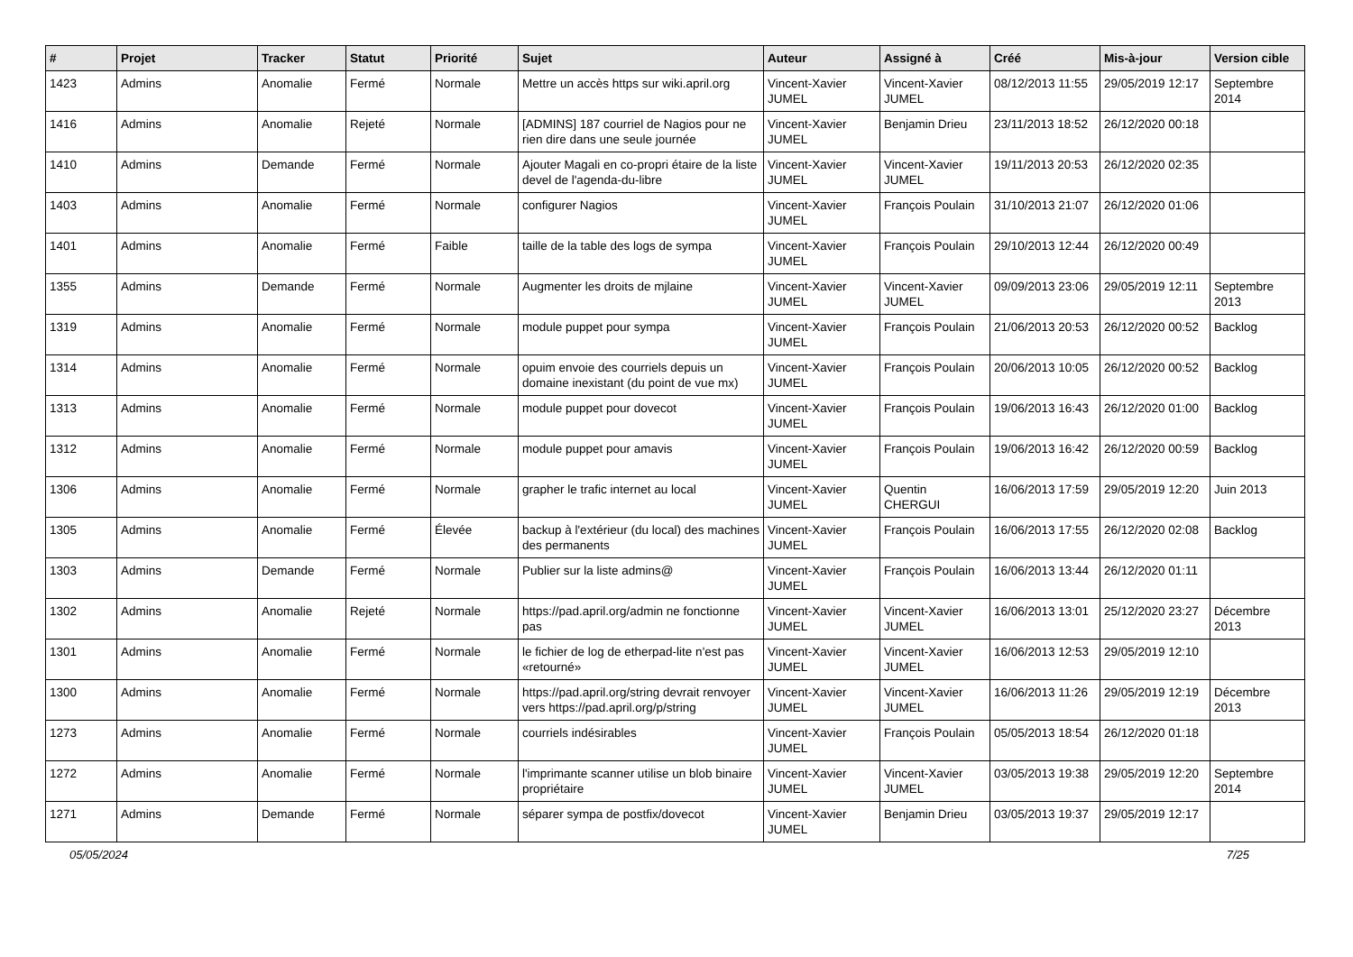| # | Projet | Tracker | Statut | Priorité | Sujet | Auteur | Assigné à | Créé | Mis-à-jour | Version cible |
| --- | --- | --- | --- | --- | --- | --- | --- | --- | --- | --- |
| 1423 | Admins | Anomalie | Fermé | Normale | Mettre un accès https sur wiki.april.org | Vincent-Xavier JUMEL | Vincent-Xavier JUMEL | 08/12/2013 11:55 | 29/05/2019 12:17 | Septembre 2014 |
| 1416 | Admins | Anomalie | Rejeté | Normale | [ADMINS] 187 courriel de Nagios pour ne rien dire dans une seule journée | Vincent-Xavier JUMEL | Benjamin Drieu | 23/11/2013 18:52 | 26/12/2020 00:18 | |
| 1410 | Admins | Demande | Fermé | Normale | Ajouter Magali en co-propri étaire de la liste devel de l'agenda-du-libre | Vincent-Xavier JUMEL | Vincent-Xavier JUMEL | 19/11/2013 20:53 | 26/12/2020 02:35 | |
| 1403 | Admins | Anomalie | Fermé | Normale | configurer Nagios | Vincent-Xavier JUMEL | François Poulain | 31/10/2013 21:07 | 26/12/2020 01:06 | |
| 1401 | Admins | Anomalie | Fermé | Faible | taille de la table des logs de sympa | Vincent-Xavier JUMEL | François Poulain | 29/10/2013 12:44 | 26/12/2020 00:49 | |
| 1355 | Admins | Demande | Fermé | Normale | Augmenter les droits de mjlaine | Vincent-Xavier JUMEL | Vincent-Xavier JUMEL | 09/09/2013 23:06 | 29/05/2019 12:11 | Septembre 2013 |
| 1319 | Admins | Anomalie | Fermé | Normale | module puppet pour sympa | Vincent-Xavier JUMEL | François Poulain | 21/06/2013 20:53 | 26/12/2020 00:52 | Backlog |
| 1314 | Admins | Anomalie | Fermé | Normale | opuim envoie des courriels depuis un domaine inexistant (du point de vue mx) | Vincent-Xavier JUMEL | François Poulain | 20/06/2013 10:05 | 26/12/2020 00:52 | Backlog |
| 1313 | Admins | Anomalie | Fermé | Normale | module puppet pour dovecot | Vincent-Xavier JUMEL | François Poulain | 19/06/2013 16:43 | 26/12/2020 01:00 | Backlog |
| 1312 | Admins | Anomalie | Fermé | Normale | module puppet pour amavis | Vincent-Xavier JUMEL | François Poulain | 19/06/2013 16:42 | 26/12/2020 00:59 | Backlog |
| 1306 | Admins | Anomalie | Fermé | Normale | grapher le trafic internet au local | Vincent-Xavier JUMEL | Quentin CHERGUI | 16/06/2013 17:59 | 29/05/2019 12:20 | Juin 2013 |
| 1305 | Admins | Anomalie | Fermé | Élevée | backup à l'extérieur (du local) des machines des permanents | Vincent-Xavier JUMEL | François Poulain | 16/06/2013 17:55 | 26/12/2020 02:08 | Backlog |
| 1303 | Admins | Demande | Fermé | Normale | Publier sur la liste admins@ | Vincent-Xavier JUMEL | François Poulain | 16/06/2013 13:44 | 26/12/2020 01:11 | |
| 1302 | Admins | Anomalie | Rejeté | Normale | https://pad.april.org/admin ne fonctionne pas | Vincent-Xavier JUMEL | Vincent-Xavier JUMEL | 16/06/2013 13:01 | 25/12/2020 23:27 | Décembre 2013 |
| 1301 | Admins | Anomalie | Fermé | Normale | le fichier de log de etherpad-lite n'est pas «retourné» | Vincent-Xavier JUMEL | Vincent-Xavier JUMEL | 16/06/2013 12:53 | 29/05/2019 12:10 | |
| 1300 | Admins | Anomalie | Fermé | Normale | https://pad.april.org/string devrait renvoyer vers https://pad.april.org/p/string | Vincent-Xavier JUMEL | Vincent-Xavier JUMEL | 16/06/2013 11:26 | 29/05/2019 12:19 | Décembre 2013 |
| 1273 | Admins | Anomalie | Fermé | Normale | courriels indésirables | Vincent-Xavier JUMEL | François Poulain | 05/05/2013 18:54 | 26/12/2020 01:18 | |
| 1272 | Admins | Anomalie | Fermé | Normale | l'imprimante scanner utilise un blob binaire propriétaire | Vincent-Xavier JUMEL | Vincent-Xavier JUMEL | 03/05/2013 19:38 | 29/05/2019 12:20 | Septembre 2014 |
| 1271 | Admins | Demande | Fermé | Normale | séparer sympa de postfix/dovecot | Vincent-Xavier JUMEL | Benjamin Drieu | 03/05/2013 19:37 | 29/05/2019 12:17 | |
05/05/2024 7/25